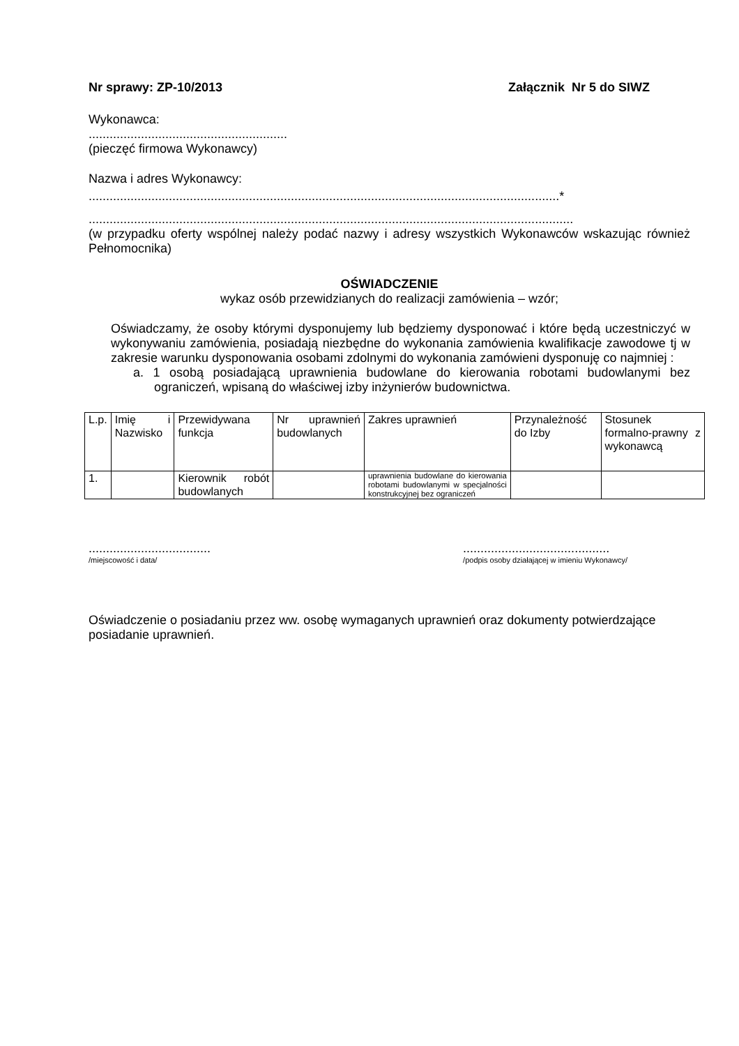Nr sprawy: ZP-10/2013 Załącznik Nr 5 do SIWZ
Wykonawca:
.........................................................
(pieczęć firmowa Wykonawcy)
Nazwa i adres Wykonawcy:
.......................................................................................................................................*
...........................................................................................................................................
(w przypadku oferty wspólnej należy podać nazwy i adresy wszystkich Wykonawców wskazując również Pełnomocnika)
OŚWIADCZENIE
wykaz osób przewidzianych do realizacji zamówienia – wzór;
Oświadczamy, że osoby którymi dysponujemy lub będziemy dysponować i które będą uczestniczyć w wykonywaniu zamówienia, posiadają niezbędne do wykonania zamówienia kwalifikacje zawodowe tj w zakresie warunku dysponowania osobami zdolnymi do wykonania zamówieni dysponuję co najmniej :
a. 1 osobą posiadającą uprawnienia budowlane do kierowania robotami budowlanymi bez ograniczeń, wpisaną do właściwej izby inżynierów budownictwa.
| L.p. | Imię i Nazwisko | Przewidywana funkcja | Nr uprawnień budowlanych | Zakres uprawnień | Przynależność do Izby | Stosunek formalno-prawny z wykonawcą |
| 1. | | Kierownik robót budowlanych | | uprawnienia budowlane do kierowania robotami budowlanymi w specjalności konstrukcyjnej bez ograniczeń | | |
...................................
/miejscowość i data/
..........................................
/podpis osoby działającej w imieniu Wykonawcy/
Oświadczenie o posiadaniu przez ww. osobę wymaganych uprawnień oraz dokumenty potwierdzające posiadanie uprawnień.